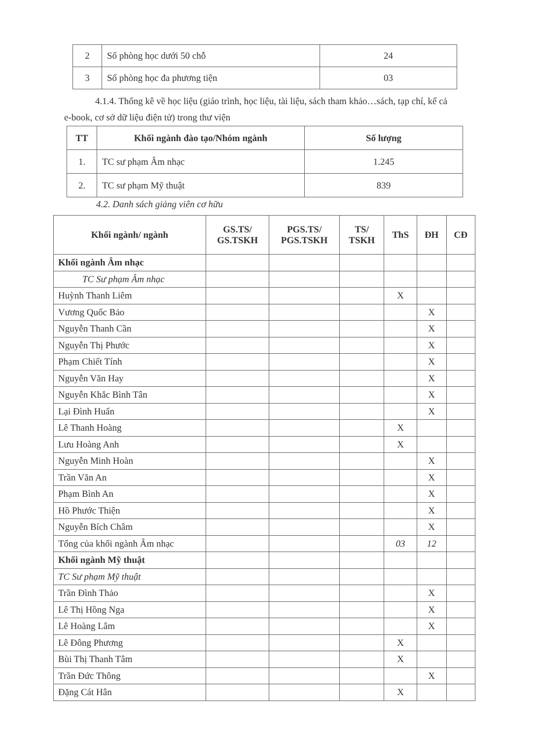| 2 | Số phòng học dưới 50 chỗ | 24 |
| 3 | Số phòng học đa phương tiện | 03 |
4.1.4. Thống kê về học liệu (giáo trình, học liệu, tài liệu, sách tham khảo…sách, tạp chí, kể cả e-book, cơ sở dữ liệu điện tử) trong thư viện
| TT | Khối ngành đào tạo/Nhóm ngành | Số lượng |
| --- | --- | --- |
| 1. | TC sư phạm Âm nhạc | 1.245 |
| 2. | TC sư phạm Mỹ thuật | 839 |
4.2. Danh sách giảng viên cơ hữu
| Khối ngành/ ngành | GS.TS/ GS.TSKH | PGS.TS/ PGS.TSKH | TS/ TSKH | ThS | ĐH | CĐ |
| --- | --- | --- | --- | --- | --- | --- |
| Khối ngành Âm nhạc | | | | | | |
| TC Sư phạm Âm nhạc | | | | | | |
| Huỳnh Thanh Liêm | | | | X | | |
| Vương Quốc Bảo | | | | | X | |
| Nguyễn Thanh Cần | | | | | X | |
| Nguyễn Thị Phước | | | | | X | |
| Phạm Chiết Tính | | | | | X | |
| Nguyễn Văn Hay | | | | | X | |
| Nguyễn Khắc Bình Tân | | | | | X | |
| Lại Đình Huấn | | | | | X | |
| Lê Thanh Hoàng | | | | X | | |
| Lưu Hoàng Anh | | | | X | | |
| Nguyễn Minh Hoàn | | | | | X | |
| Trần Văn An | | | | | X | |
| Phạm Bình An | | | | | X | |
| Hồ Phước Thiện | | | | | X | |
| Nguyễn Bích Châm | | | | | X | |
| Tổng của khối ngành Âm nhạc | | | | 03 | 12 | |
| Khối ngành Mỹ thuật | | | | | | |
| TC Sư phạm Mỹ thuật | | | | | | |
| Trần Đình Thảo | | | | | X | |
| Lê Thị Hồng Nga | | | | | X | |
| Lê Hoàng Lâm | | | | | X | |
| Lê Đông Phương | | | | X | | |
| Bùi Thị Thanh Tâm | | | | X | | |
| Trần Đức Thông | | | | | X | |
| Đặng Cát Hân | | | | X | | |